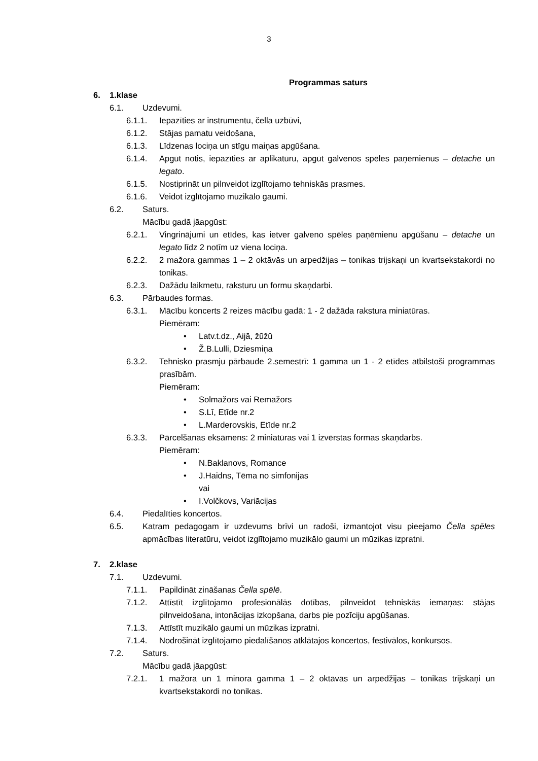3
Programmas saturs
6. 1.klase
6.1. Uzdevumi.
6.1.1. Iepazīties ar instrumentu, čella uzbūvi,
6.1.2. Stājas pamatu veidošana,
6.1.3. Līdzenas lociņa un stīgu maiņas apgūšana.
6.1.4. Apgūt notis, iepazīties ar aplikatūru, apgūt galvenos spēles paņēmienus – detache un legato.
6.1.5. Nostiprināt un pilnveidot izglītojamo tehniskās prasmes.
6.1.6. Veidot izglītojamo muzikālo gaumi.
6.2. Saturs.
Mācību gadā jāapgūst:
6.2.1. Vingrinājumi un etīdes, kas ietver galveno spēles paņēmienu apgūšanu – detache un legato līdz 2 notīm uz viena lociņa.
6.2.2. 2 mažora gammas 1 – 2 oktāvās un arpedžijas – tonikas trijskaņi un kvartsekstakordi no tonikas.
6.2.3. Dažādu laikmetu, raksturu un formu skaņdarbi.
6.3. Pārbaudes formas.
6.3.1. Mācību koncerts 2 reizes mācību gadā: 1 - 2 dažāda rakstura miniatūras.
Piemēram:
• Latv.t.dz., Aijā, žūžū
• Ž.B.Lulli, Dziesmiņa
6.3.2. Tehnisko prasmju pārbaude 2.semestrī: 1 gamma un 1 - 2 etīdes atbilstoši programmas prasībām.
Piemēram:
• Solmažors vai Remažors
• S.Lī, Etīde nr.2
• L.Marderovskis, Etīde nr.2
6.3.3. Pārcelšanas eksāmens: 2 miniatūras vai 1 izvērstas formas skaņdarbs.
Piemēram:
• N.Baklanovs, Romance
• J.Haidns, Tēma no simfonijas
vai
• I.Volčkovs, Variācijas
6.4. Piedalīties koncertos.
6.5. Katram pedagogam ir uzdevums brīvi un radoši, izmantojot visu pieejamo Čella spēles apmācības literatūru, veidot izglītojamo muzikālo gaumi un mūzikas izpratni.
7. 2.klase
7.1. Uzdevumi.
7.1.1. Papildināt zināšanas Čella spēlē.
7.1.2. Attīstīt izglītojamo profesionālās dotības, pilnveidot tehniskās iemaņas: stājas pilnveidošana, intonācijas izkopšana, darbs pie pozīciju apgūšanas.
7.1.3. Attīstīt muzikālo gaumi un mūzikas izpratni.
7.1.4. Nodrošināt izglītojamo piedalīšanos atklātajos koncertos, festivālos, konkursos.
7.2. Saturs.
Mācību gadā jāapgūst:
7.2.1. 1 mažora un 1 minora gamma 1 – 2 oktāvās un arpēdžijas – tonikas trijskaņi un kvartsekstakordi no tonikas.